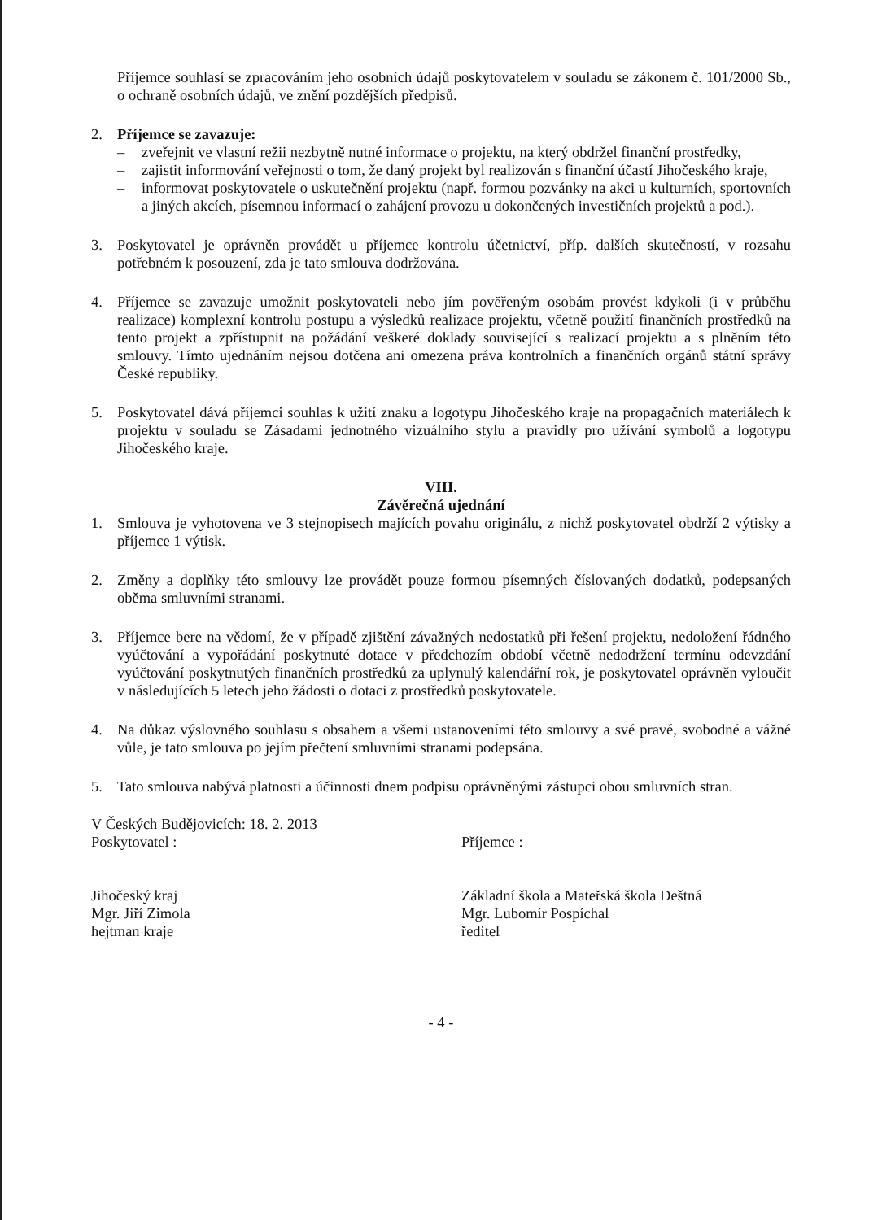Příjemce souhlasí se zpracováním jeho osobních údajů poskytovatelem v souladu se zákonem č. 101/2000 Sb., o ochraně osobních údajů, ve znění pozdějších předpisů.
2. Příjemce se zavazuje:
– zveřejnit ve vlastní režii nezbytně nutné informace o projektu, na který obdržel finanční prostředky,
– zajistit informování veřejnosti o tom, že daný projekt byl realizován s finanční účastí Jihočeského kraje,
– informovat poskytovatele o uskutečnění projektu (např. formou pozvánky na akci u kulturních, sportovních a jiných akcích, písemnou informací o zahájení provozu u dokončených investičních projektů a pod.).
3. Poskytovatel je oprávněn provádět u příjemce kontrolu účetnictví, příp. dalších skutečností, v rozsahu potřebném k posouzení, zda je tato smlouva dodržována.
4. Příjemce se zavazuje umožnit poskytovateli nebo jím pověřeným osobám provést kdykoli (i v průběhu realizace) komplexní kontrolu postupu a výsledků realizace projektu, včetně použití finančních prostředků na tento projekt a zpřístupnit na požádání veškeré doklady související s realizací projektu a s plněním této smlouvy. Tímto ujednáním nejsou dotčena ani omezena práva kontrolních a finančních orgánů státní správy České republiky.
5. Poskytovatel dává příjemci souhlas k užití znaku a logotypu Jihočeského kraje na propagačních materiálech k projektu v souladu se Zásadami jednotného vizuálního stylu a pravidly pro užívání symbolů a logotypu Jihočeského kraje.
VIII.
Závěrečná ujednání
1. Smlouva je vyhotovena ve 3 stejnopisech majících povahu originálu, z nichž poskytovatel obdrží 2 výtisky a příjemce 1 výtisk.
2. Změny a doplňky této smlouvy lze provádět pouze formou písemných číslovaných dodatků, podepsaných oběma smluvními stranami.
3. Příjemce bere na vědomí, že v případě zjištění závažných nedostatků při řešení projektu, nedoložení řádného vyúčtování a vypořádání poskytnuté dotace v předchozím období včetně nedodržení termínu odevzdání vyúčtování poskytnutých finančních prostředků za uplynulý kalendářní rok, je poskytovatel oprávněn vyloučit v následujících 5 letech jeho žádosti o dotaci z prostředků poskytovatele.
4. Na důkaz výslovného souhlasu s obsahem a všemi ustanoveními této smlouvy a své pravé, svobodné a vážné vůle, je tato smlouva po jejím přečtení smluvními stranami podepsána.
5. Tato smlouva nabývá platnosti a účinnosti dnem podpisu oprávněnými zástupci obou smluvních stran.
V Českých Budějovicích: 18. 2. 2013
Poskytovatel :
Jihočeský kraj
Mgr. Jiří Zimola
hejtman kraje
Příjemce :
Základní škola a Mateřská škola Deštná
Mgr. Lubomír Pospíchal
ředitel
- 4 -